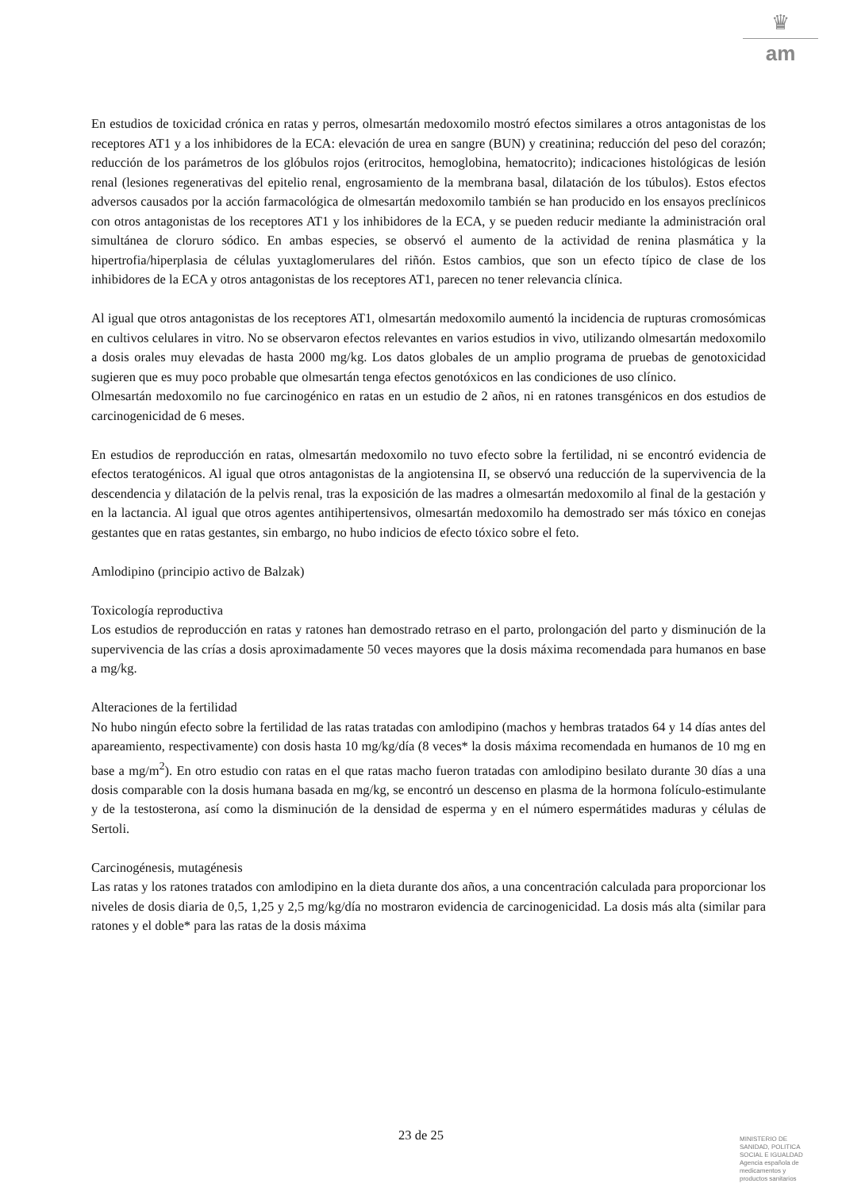♛
am
En estudios de toxicidad crónica en ratas y perros, olmesartán medoxomilo mostró efectos similares a otros antagonistas de los receptores AT1 y a los inhibidores de la ECA: elevación de urea en sangre (BUN) y creatinina; reducción del peso del corazón; reducción de los parámetros de los glóbulos rojos (eritrocitos, hemoglobina, hematocrito); indicaciones histológicas de lesión renal (lesiones regenerativas del epitelio renal, engrosamiento de la membrana basal, dilatación de los túbulos). Estos efectos adversos causados por la acción farmacológica de olmesartán medoxomilo también se han producido en los ensayos preclínicos con otros antagonistas de los receptores AT1 y los inhibidores de la ECA, y se pueden reducir mediante la administración oral simultánea de cloruro sódico. En ambas especies, se observó el aumento de la actividad de renina plasmática y la hipertrofia/hiperplasia de células yuxtaglomerulares del riñón. Estos cambios, que son un efecto típico de clase de los inhibidores de la ECA y otros antagonistas de los receptores AT1, parecen no tener relevancia clínica.
Al igual que otros antagonistas de los receptores AT1, olmesartán medoxomilo aumentó la incidencia de rupturas cromosómicas en cultivos celulares in vitro. No se observaron efectos relevantes en varios estudios in vivo, utilizando olmesartán medoxomilo a dosis orales muy elevadas de hasta 2000 mg/kg. Los datos globales de un amplio programa de pruebas de genotoxicidad sugieren que es muy poco probable que olmesartán tenga efectos genotóxicos en las condiciones de uso clínico.
Olmesartán medoxomilo no fue carcinogénico en ratas en un estudio de 2 años, ni en ratones transgénicos en dos estudios de carcinogenicidad de 6 meses.
En estudios de reproducción en ratas, olmesartán medoxomilo no tuvo efecto sobre la fertilidad, ni se encontró evidencia de efectos teratogénicos. Al igual que otros antagonistas de la angiotensina II, se observó una reducción de la supervivencia de la descendencia y dilatación de la pelvis renal, tras la exposición de las madres a olmesartán medoxomilo al final de la gestación y en la lactancia. Al igual que otros agentes antihipertensivos, olmesartán medoxomilo ha demostrado ser más tóxico en conejas gestantes que en ratas gestantes, sin embargo, no hubo indicios de efecto tóxico sobre el feto.
Amlodipino (principio activo de Balzak)
Toxicología reproductiva
Los estudios de reproducción en ratas y ratones han demostrado retraso en el parto, prolongación del parto y disminución de la supervivencia de las crías a dosis aproximadamente 50 veces mayores que la dosis máxima recomendada para humanos en base a mg/kg.
Alteraciones de la fertilidad
No hubo ningún efecto sobre la fertilidad de las ratas tratadas con amlodipino (machos y hembras tratados 64 y 14 días antes del apareamiento, respectivamente) con dosis hasta 10 mg/kg/día (8 veces* la dosis máxima recomendada en humanos de 10 mg en base a mg/m<sup>2</sup>). En otro estudio con ratas en el que ratas macho fueron tratadas con amlodipino besilato durante 30 días a una dosis comparable con la dosis humana basada en mg/kg, se encontró un descenso en plasma de la hormona folículo-estimulante y de la testosterona, así como la disminución de la densidad de esperma y en el número espermátides maduras y células de Sertoli.
Carcinogénesis, mutagénesis
Las ratas y los ratones tratados con amlodipino en la dieta durante dos años, a una concentración calculada para proporcionar los niveles de dosis diaria de 0,5, 1,25 y 2,5 mg/kg/día no mostraron evidencia de carcinogenicidad. La dosis más alta (similar para ratones y el doble* para las ratas de la dosis máxima
23 de 25
MINISTERIO DE
SANIDAD, POLITICA
SOCIAL E IGUALDAD
Agencia española de
medicamentos y
productos sanitarios